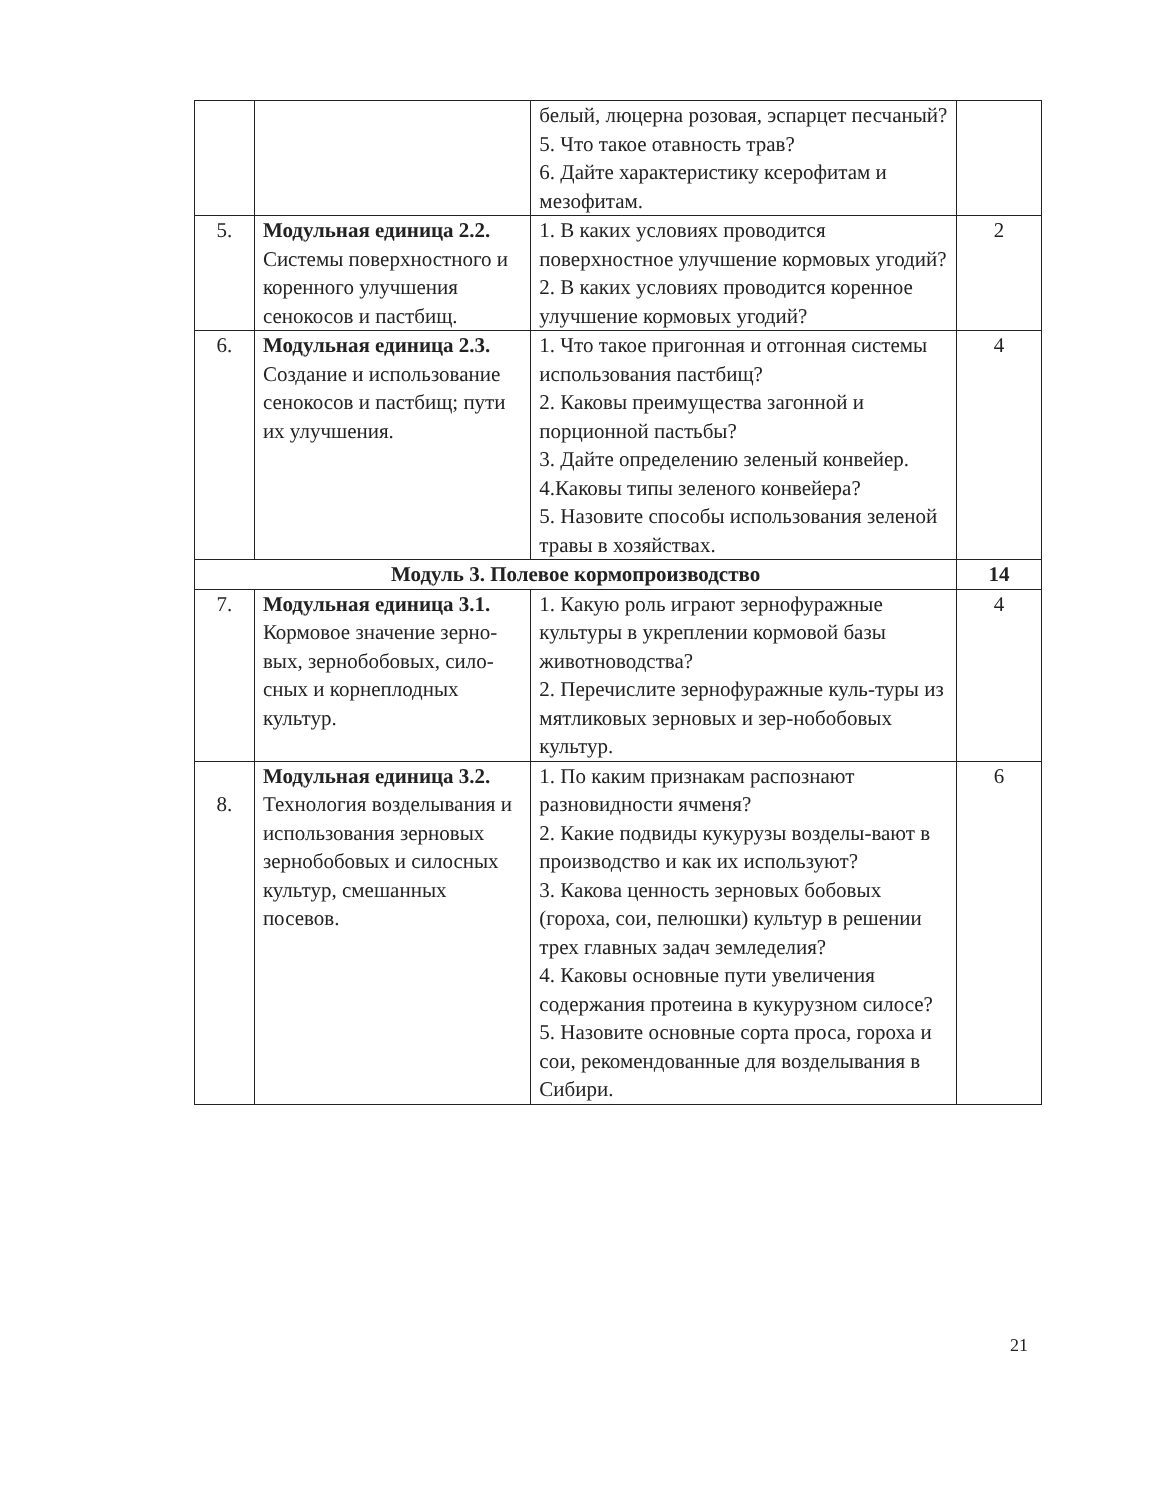| | | белый, люцерна розовая, эспарцет песчаный? 5. Что такое отавность трав? 6. Дайте характеристику ксерофитам и мезофитам. | |
| 5. | Модульная единица 2.2. Системы поверхностного и коренного улучшения сенокосов и пастбищ. | 1. В каких условиях проводится поверхностное улучшение кормовых угодий? 2. В каких условиях проводится коренное улучшение кормовых угодий? | 2 |
| 6. | Модульная единица 2.3. Создание и использование сенокосов и пастбищ; пути их улучшения. | 1. Что такое пригонная и отгонная системы использования пастбищ? 2. Каковы преимущества загонной и порционной пастьбы? 3. Дайте определению зеленый конвейер. 4.Каковы типы зеленого конвейера? 5. Назовите способы использования зеленой травы в хозяйствах. | 4 |
| Модуль 3. Полевое кормопроизводство | | | 14 |
| 7. | Модульная единица 3.1. Кормовое значение зерно-вых, зернобобовых, сило-сных и корнеплодных культур. | 1. Какую роль играют зернофуражные культуры в укреплении кормовой базы животноводства? 2. Перечислите зернофуражные куль-туры из мятликовых зерновых и зер-нобобовых культур. | 4 |
| 8. | Модульная единица 3.2. Технология возделывания и использования зерновых зернобобовых и силосных культур, смешанных посевов. | 1. По каким признакам распознают разновидности ячменя? 2. Какие подвиды кукурузы возделы-вают в производство и как их используют? 3. Какова ценность зерновых бобовых (гороха, сои, пелюшки) культур в решении трех главных задач земледелия? 4. Каковы основные пути увеличения содержания протеина в кукурузном силосе? 5. Назовите основные сорта проса, гороха и сои, рекомендованные для возделывания в Сибири. | 6 |
21